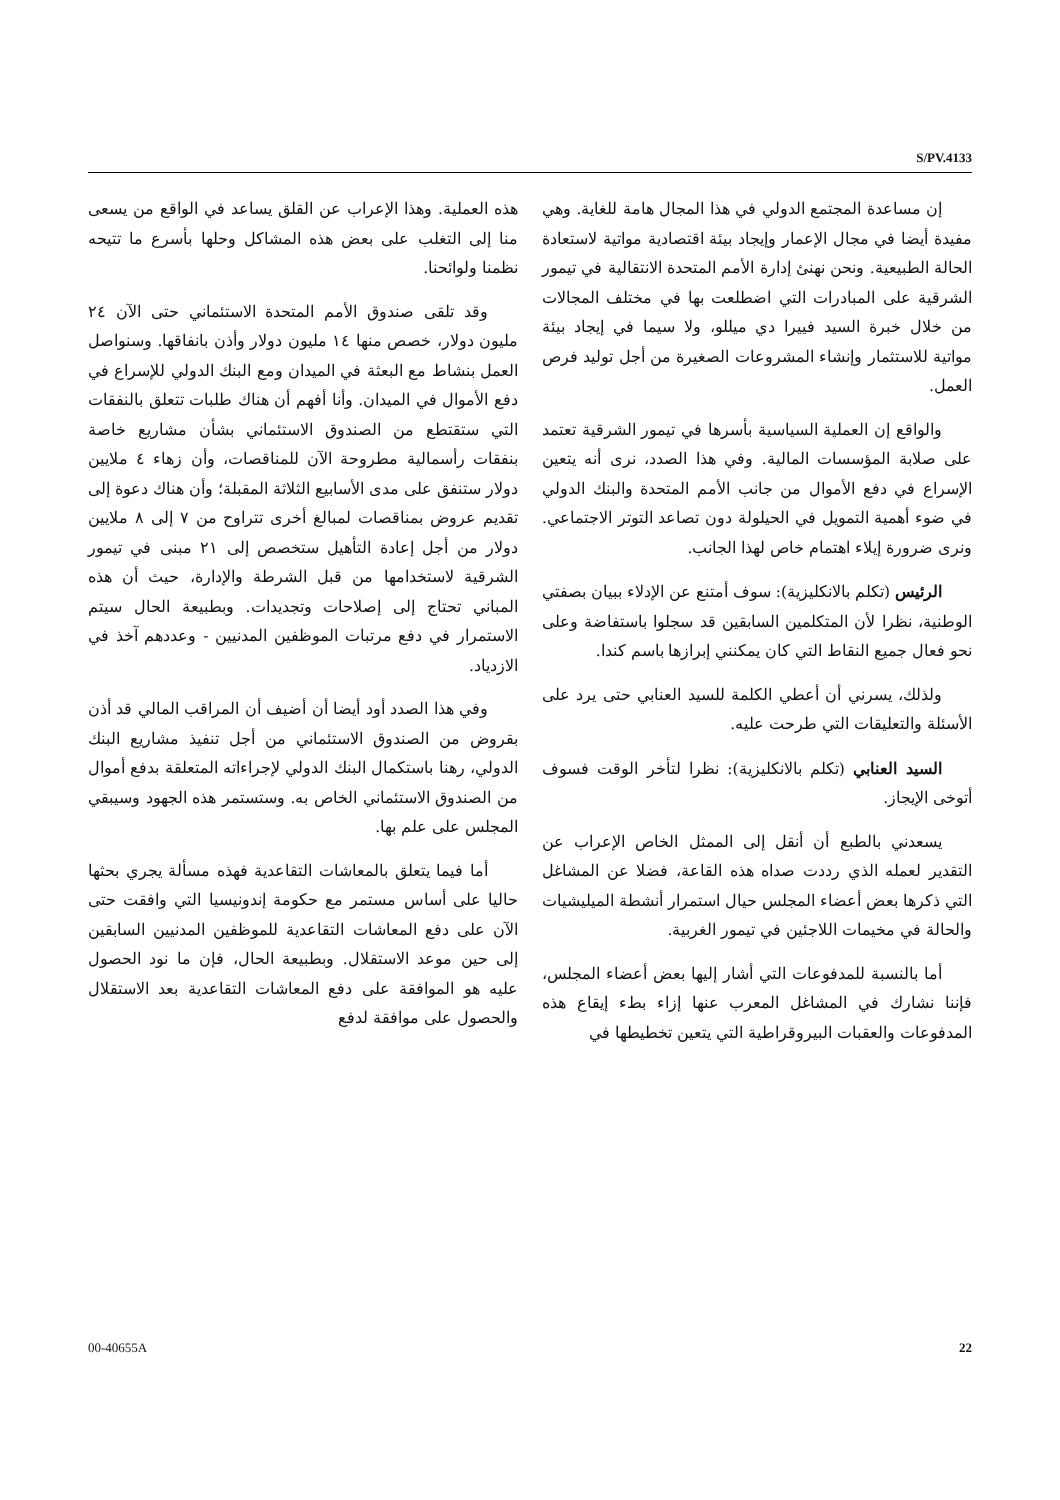S/PV.4133
إن مساعدة المجتمع الدولي في هذا المجال هامة للغاية. وهي مفيدة أيضا في مجال الإعمار وإيجاد بيئة اقتصادية مواتية لاستعادة الحالة الطبيعية. ونحن نهنئ إدارة الأمم المتحدة الانتقالية في تيمور الشرقية على المبادرات التي اضطلعت بها في مختلف المجالات من خلال خبرة السيد فييرا دي ميللو، ولا سيما في إيجاد بيئة مواتية للاستثمار وإنشاء المشروعات الصغيرة من أجل توليد فرص العمل.
والواقع إن العملية السياسية بأسرها في تيمور الشرقية تعتمد على صلابة المؤسسات المالية. وفي هذا الصدد، نرى أنه يتعين الإسراع في دفع الأموال من جانب الأمم المتحدة والبنك الدولي في ضوء أهمية التمويل في الحيلولة دون تصاعد التوتر الاجتماعي. ونرى ضرورة إيلاء اهتمام خاص لهذا الجانب.
الرئيس (تكلم بالانكليزية): سوف أمتنع عن الإدلاء ببيان بصفتي الوطنية، نظرا لأن المتكلمين السابقين قد سجلوا باستفاضة وعلى نحو فعال جميع النقاط التي كان يمكنني إبرازها باسم كندا.
ولذلك، يسرني أن أعطي الكلمة للسيد العنابي حتى يرد على الأسئلة والتعليقات التي طرحت عليه.
السيد العنابي (تكلم بالانكليزية): نظرا لتأخر الوقت فسوف أتوخى الإيجاز.
يسعدني بالطبع أن أنقل إلى الممثل الخاص الإعراب عن التقدير لعمله الذي رددت صداه هذه القاعة، فضلا عن المشاغل التي ذكرها بعض أعضاء المجلس حيال استمرار أنشطة الميليشيات والحالة في مخيمات اللاجئين في تيمور الغربية.
أما بالنسبة للمدفوعات التي أشار إليها بعض أعضاء المجلس، فإننا نشارك في المشاغل المعرب عنها إزاء بطء إيقاع هذه المدفوعات والعقبات البيروقراطية التي يتعين تخطيطها في
هذه العملية. وهذا الإعراب عن القلق يساعد في الواقع من يسعى منا إلى التغلب على بعض هذه المشاكل وحلها بأسرع ما تتيحه نظمنا ولوائحنا.
وقد تلقى صندوق الأمم المتحدة الاستئماني حتى الآن ٢٤ مليون دولار، خصص منها ١٤ مليون دولار وأذن بانفاقها. وسنواصل العمل بنشاط مع البعثة في الميدان ومع البنك الدولي للإسراع في دفع الأموال في الميدان. وأنا أفهم أن هناك طلبات تتعلق بالنفقات التي ستقتطع من الصندوق الاستئماني بشأن مشاريع خاصة بنفقات رأسمالية مطروحة الآن للمناقصات، وأن زهاء ٤ ملايين دولار ستنفق على مدى الأسابيع الثلاثة المقبلة؛ وأن هناك دعوة إلى تقديم عروض بمناقصات لمبالغ أخرى تتراوح من ٧ إلى ٨ ملايين دولار من أجل إعادة التأهيل ستخصص إلى ٢١ مبنى في تيمور الشرقية لاستخدامها من قبل الشرطة والإدارة، حيث أن هذه المباني تحتاج إلى إصلاحات وتجديدات. وبطبيعة الحال سيتم الاستمرار في دفع مرتبات الموظفين المدنيين - وعددهم آخذ في الازدياد.
وفي هذا الصدد أود أيضا أن أضيف أن المراقب المالي قد أذن بقروض من الصندوق الاستئماني من أجل تنفيذ مشاريع البنك الدولي، رهنا باستكمال البنك الدولي لإجراءاته المتعلقة بدفع أموال من الصندوق الاستئماني الخاص به. وستستمر هذه الجهود وسيبقي المجلس على علم بها.
أما فيما يتعلق بالمعاشات التقاعدية فهذه مسألة يجري بحثها حاليا على أساس مستمر مع حكومة إندونيسيا التي وافقت حتى الآن على دفع المعاشات التقاعدية للموظفين المدنيين السابقين إلى حين موعد الاستقلال. وبطبيعة الحال، فإن ما نود الحصول عليه هو الموافقة على دفع المعاشات التقاعدية بعد الاستقلال والحصول على موافقة لدفع
00-40655A 22